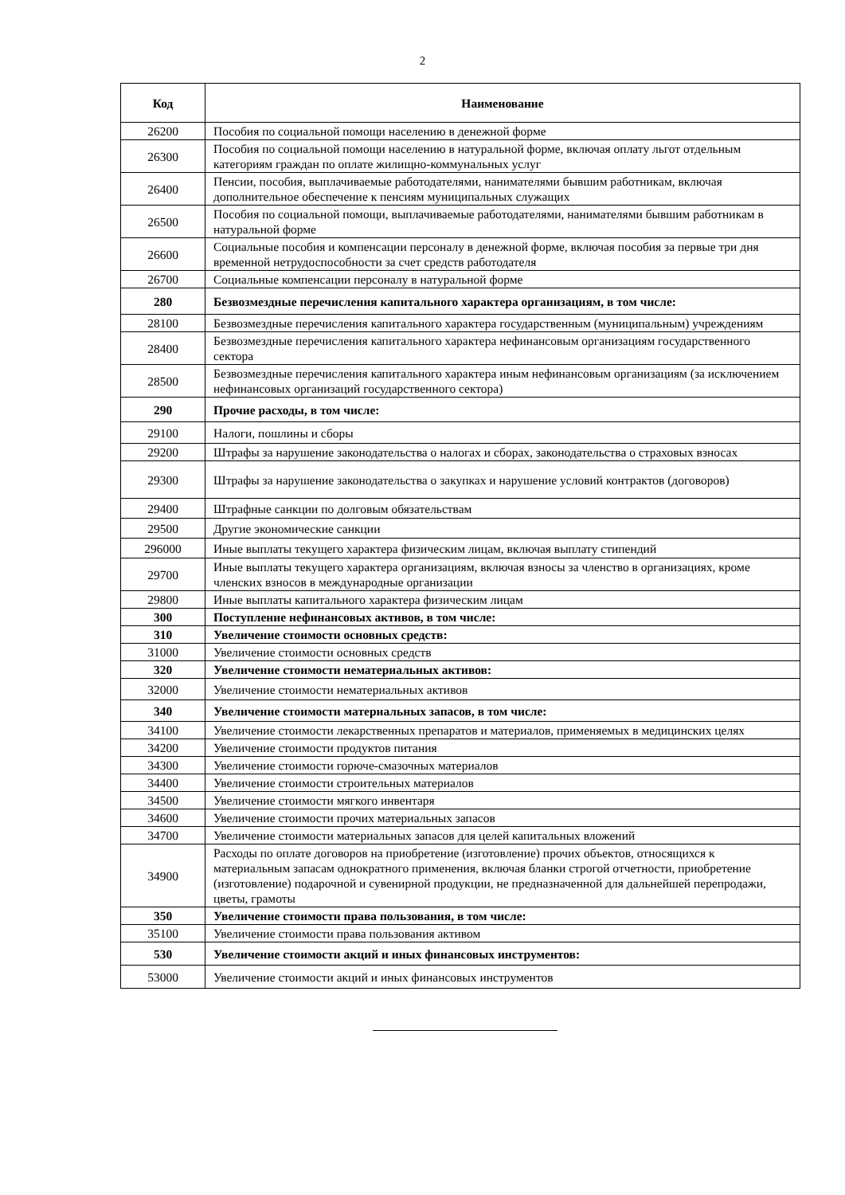2
| Код | Наименование |
| --- | --- |
| 26200 | Пособия по социальной помощи населению в денежной форме |
| 26300 | Пособия по социальной помощи населению в натуральной форме, включая оплату льгот отдельным категориям граждан по оплате жилищно-коммунальных услуг |
| 26400 | Пенсии, пособия, выплачиваемые работодателями, нанимателями бывшим работникам, включая дополнительное обеспечение к пенсиям муниципальных служащих |
| 26500 | Пособия по социальной помощи, выплачиваемые работодателями, нанимателями бывшим работникам в натуральной форме |
| 26600 | Социальные пособия и компенсации персоналу в денежной форме, включая пособия за первые три дня временной нетрудоспособности за счет средств работодателя |
| 26700 | Социальные компенсации персоналу в натуральной форме |
| 280 | Безвозмездные перечисления капитального характера организациям, в том числе: |
| 28100 | Безвозмездные перечисления капитального характера государственным (муниципальным) учреждениям |
| 28400 | Безвозмездные перечисления капитального характера нефинансовым организациям государственного сектора |
| 28500 | Безвозмездные перечисления капитального характера иным нефинансовым организациям (за исключением нефинансовых организаций государственного сектора) |
| 290 | Прочие расходы, в том числе: |
| 29100 | Налоги, пошлины и сборы |
| 29200 | Штрафы за нарушение законодательства о налогах и сборах, законодательства о страховых взносах |
| 29300 | Штрафы за нарушение законодательства о закупках и нарушение условий контрактов (договоров) |
| 29400 | Штрафные санкции по долговым обязательствам |
| 29500 | Другие экономические санкции |
| 296000 | Иные выплаты текущего характера физическим лицам, включая выплату стипендий |
| 29700 | Иные выплаты текущего характера организациям, включая взносы за членство в организациях, кроме членских взносов в международные организации |
| 29800 | Иные выплаты капитального характера физическим лицам |
| 300 | Поступление нефинансовых активов, в том числе: |
| 310 | Увеличение стоимости основных средств: |
| 31000 | Увеличение стоимости основных средств |
| 320 | Увеличение стоимости нематериальных активов: |
| 32000 | Увеличение стоимости нематериальных активов |
| 340 | Увеличение стоимости материальных запасов, в том числе: |
| 34100 | Увеличение стоимости лекарственных препаратов и материалов, применяемых в медицинских целях |
| 34200 | Увеличение стоимости продуктов питания |
| 34300 | Увеличение стоимости горюче-смазочных материалов |
| 34400 | Увеличение стоимости строительных материалов |
| 34500 | Увеличение стоимости мягкого инвентаря |
| 34600 | Увеличение стоимости прочих материальных запасов |
| 34700 | Увеличение стоимости материальных запасов для целей капитальных вложений |
| 34900 | Расходы по оплате договоров на приобретение (изготовление) прочих объектов, относящихся к материальным запасам однократного применения, включая бланки строгой отчетности, приобретение (изготовление) подарочной и сувенирной продукции, не предназначенной для дальнейшей перепродажи, цветы, грамоты |
| 350 | Увеличение стоимости права пользования, в том числе: |
| 35100 | Увеличение стоимости права пользования активом |
| 530 | Увеличение стоимости акций и иных финансовых инструментов: |
| 53000 | Увеличение стоимости акций и иных финансовых инструментов |